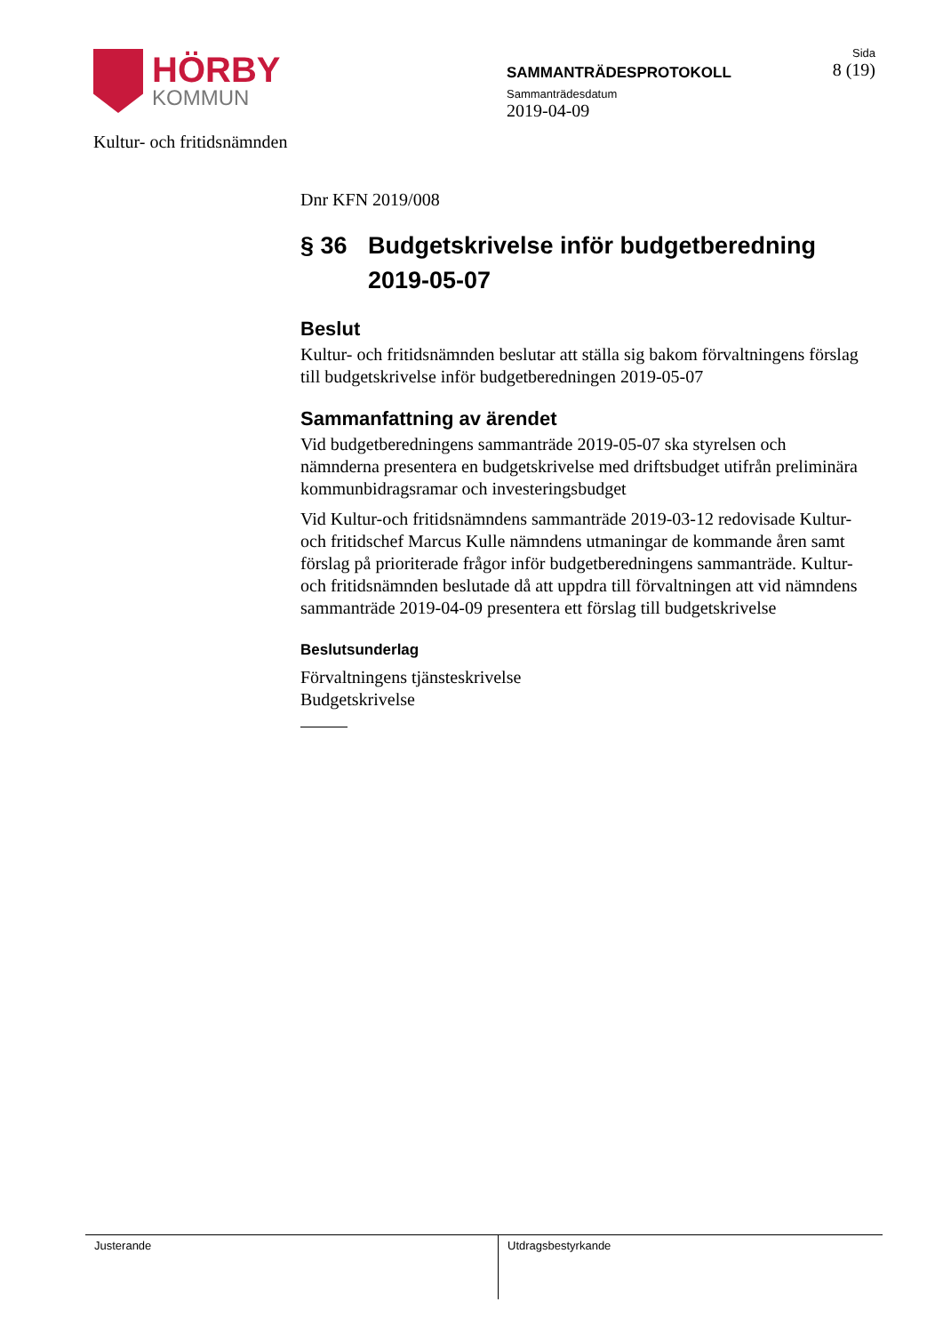HÖRBY
KOMMUN
Kultur- och fritidsnämnden
SAMMANTRÄDESPROTOKOLL
Sammanträdesdatum
2019-04-09
Sida
8 (19)
Dnr KFN 2019/008
§ 36 Budgetskrivelse inför budgetberedning 2019-05-07
Beslut
Kultur- och fritidsnämnden beslutar att ställa sig bakom förvaltningens förslag till budgetskrivelse inför budgetberedningen 2019-05-07
Sammanfattning av ärendet
Vid budgetberedningens sammanträde 2019-05-07 ska styrelsen och nämnderna presentera en budgetskrivelse med driftsbudget utifrån preliminära kommunbidragsramar och investeringsbudget
Vid Kultur-och fritidsnämndens sammanträde 2019-03-12 redovisade Kultur- och fritidschef Marcus Kulle nämndens utmaningar de kommande åren samt förslag på prioriterade frågor inför budgetberedningens sammanträde. Kultur- och fritidsnämnden beslutade då att uppdra till förvaltningen att vid nämndens sammanträde 2019-04-09 presentera ett förslag till budgetskrivelse
Beslutsunderlag
Förvaltningens tjänsteskrivelse
Budgetskrivelse
Justerande Utdragsbestyrkande